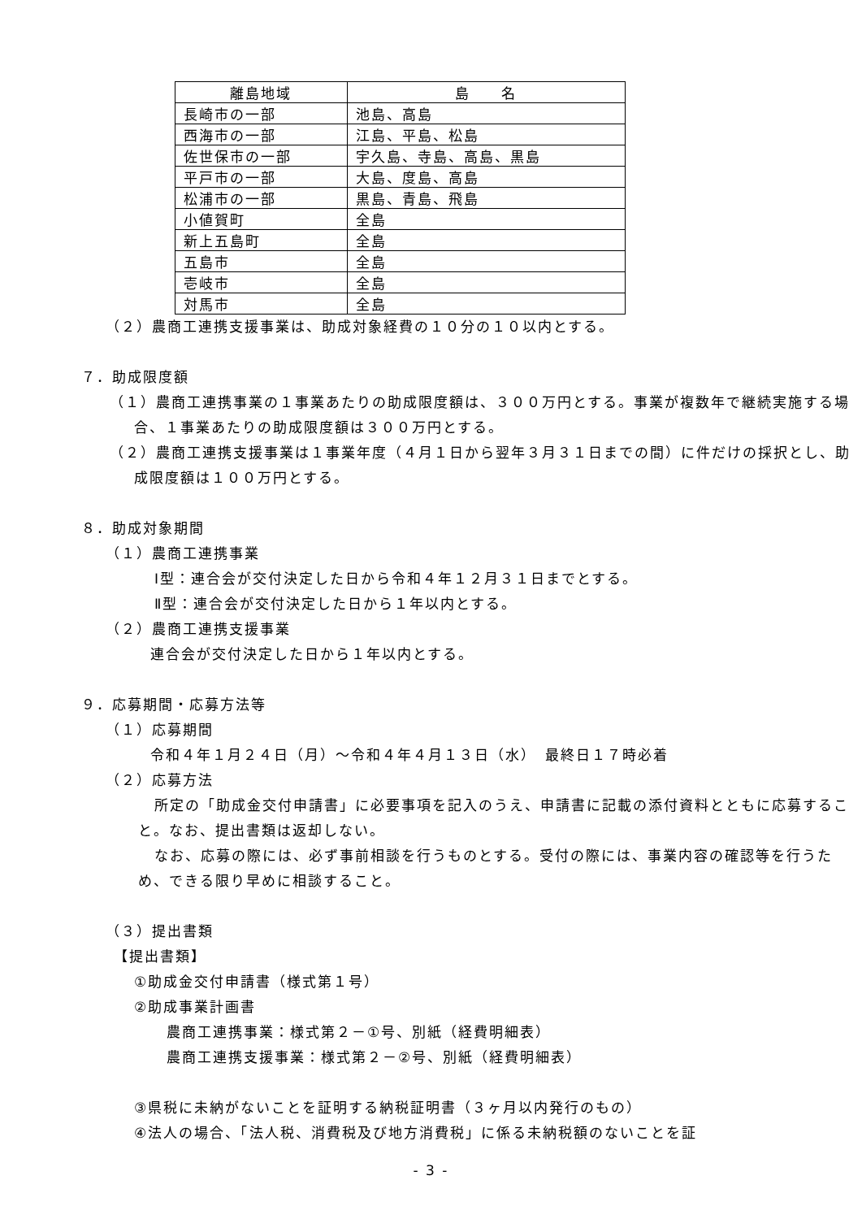| 離島地域 | 島 名 |
| --- | --- |
| 長崎市の一部 | 池島、高島 |
| 西海市の一部 | 江島、平島、松島 |
| 佐世保市の一部 | 宇久島、寺島、高島、黒島 |
| 平戸市の一部 | 大島、度島、高島 |
| 松浦市の一部 | 黒島、青島、飛島 |
| 小値賀町 | 全島 |
| 新上五島町 | 全島 |
| 五島市 | 全島 |
| 壱岐市 | 全島 |
| 対馬市 | 全島 |
（２）農商工連携支援事業は、助成対象経費の１０分の１０以内とする。
７．助成限度額
（１）農商工連携事業の１事業あたりの助成限度額は、３００万円とする。事業が複数年で継続実施する場合、１事業あたりの助成限度額は３００万円とする。
（２）農商工連携支援事業は１事業年度（４月１日から翌年３月３１日までの間）に件だけの採択とし、助成限度額は１００万円とする。
８．助成対象期間
（１）農商工連携事業
Ⅰ型：連合会が交付決定した日から令和４年１２月３１日までとする。
Ⅱ型：連合会が交付決定した日から１年以内とする。
（２）農商工連携支援事業
連合会が交付決定した日から１年以内とする。
９．応募期間・応募方法等
（１）応募期間
令和４年１月２４日（月）～令和４年４月１３日（水）　最終日１７時必着
（２）応募方法
所定の「助成金交付申請書」に必要事項を記入のうえ、申請書に記載の添付資料とともに応募すること。なお、提出書類は返却しない。
なお、応募の際には、必ず事前相談を行うものとする。受付の際には、事業内容の確認等を行うため、できる限り早めに相談すること。
（３）提出書類
【提出書類】
①助成金交付申請書（様式第１号）
②助成事業計画書
農商工連携事業：様式第２－①号、別紙（経費明細表）
農商工連携支援事業：様式第２－②号、別紙（経費明細表）
③県税に未納がないことを証明する納税証明書（３ヶ月以内発行のもの）
④法人の場合、「法人税、消費税及び地方消費税」に係る未納税額のないことを証
- 3 -